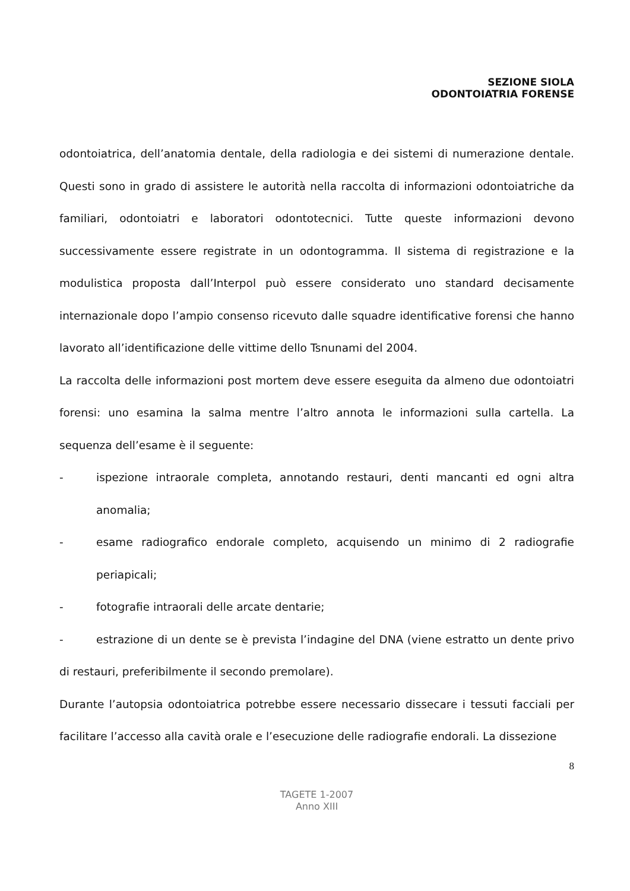SEZIONE SIOLA
ODONTOIATRIA FORENSE
odontoiatrica, dell’anatomia dentale, della radiologia e dei sistemi di numerazione dentale. Questi sono in grado di assistere le autorità nella raccolta di informazioni odontoiatriche da familiari, odontoiatri e laboratori odontotecnici. Tutte queste informazioni devono successivamente essere registrate in un odontogramma. Il sistema di registrazione e la modulistica proposta dall’Interpol può essere considerato uno standard decisamente internazionale dopo l’ampio consenso ricevuto dalle squadre identificative forensi che hanno lavorato all’identificazione delle vittime dello Tsnunami del 2004.
La raccolta delle informazioni post mortem deve essere eseguita da almeno due odontoiatri forensi: uno esamina la salma mentre l’altro annota le informazioni sulla cartella. La sequenza dell’esame è il seguente:
- ispezione intraorale completa, annotando restauri, denti mancanti ed ogni altra anomalia;
- esame radiografico endorale completo, acquisendo un minimo di 2 radiografie periapicali;
- fotografie intraorali delle arcate dentarie;
- estrazione di un dente se è prevista l’indagine del DNA (viene estratto un dente privo di restauri, preferibilmente il secondo premolare).
Durante l’autopsia odontoiatrica potrebbe essere necessario dissecare i tessuti facciali per facilitare l’accesso alla cavità orale e l’esecuzione delle radiografie endorali. La dissezione
8
TAGETE 1-2007
Anno XIII